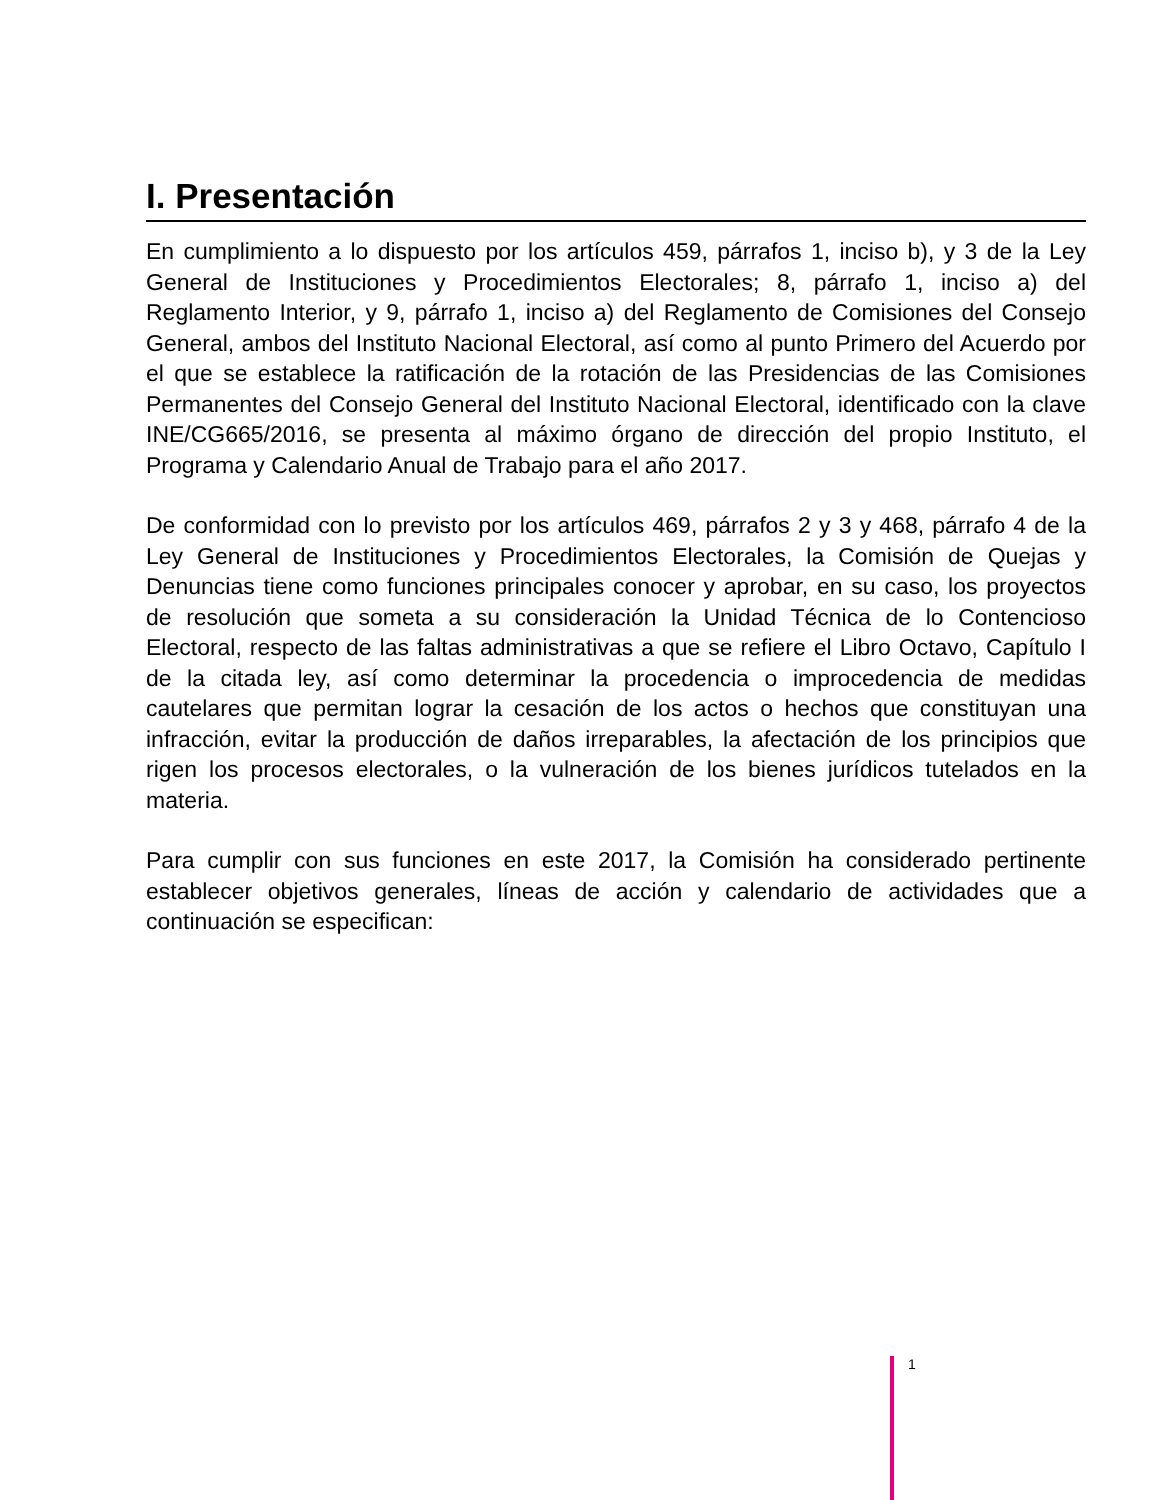I. Presentación
En cumplimiento a lo dispuesto por los artículos 459, párrafos 1, inciso b), y 3 de la Ley General de Instituciones y Procedimientos Electorales; 8, párrafo 1, inciso a) del Reglamento Interior, y 9, párrafo 1, inciso a) del Reglamento de Comisiones del Consejo General, ambos del Instituto Nacional Electoral, así como al punto Primero del Acuerdo por el que se establece la ratificación de la rotación de las Presidencias de las Comisiones Permanentes del Consejo General del Instituto Nacional Electoral, identificado con la clave INE/CG665/2016, se presenta al máximo órgano de dirección del propio Instituto, el Programa y Calendario Anual de Trabajo para el año 2017.
De conformidad con lo previsto por los artículos 469, párrafos 2 y 3 y 468, párrafo 4 de la Ley General de Instituciones y Procedimientos Electorales, la Comisión de Quejas y Denuncias tiene como funciones principales conocer y aprobar, en su caso, los proyectos de resolución que someta a su consideración la Unidad Técnica de lo Contencioso Electoral, respecto de las faltas administrativas a que se refiere el Libro Octavo, Capítulo I de la citada ley, así como determinar la procedencia o improcedencia de medidas cautelares que permitan lograr la cesación de los actos o hechos que constituyan una infracción, evitar la producción de daños irreparables, la afectación de los principios que rigen los procesos electorales, o la vulneración de los bienes jurídicos tutelados en la materia.
Para cumplir con sus funciones en este 2017, la Comisión ha considerado pertinente establecer objetivos generales, líneas de acción y calendario de actividades que a continuación se especifican:
1